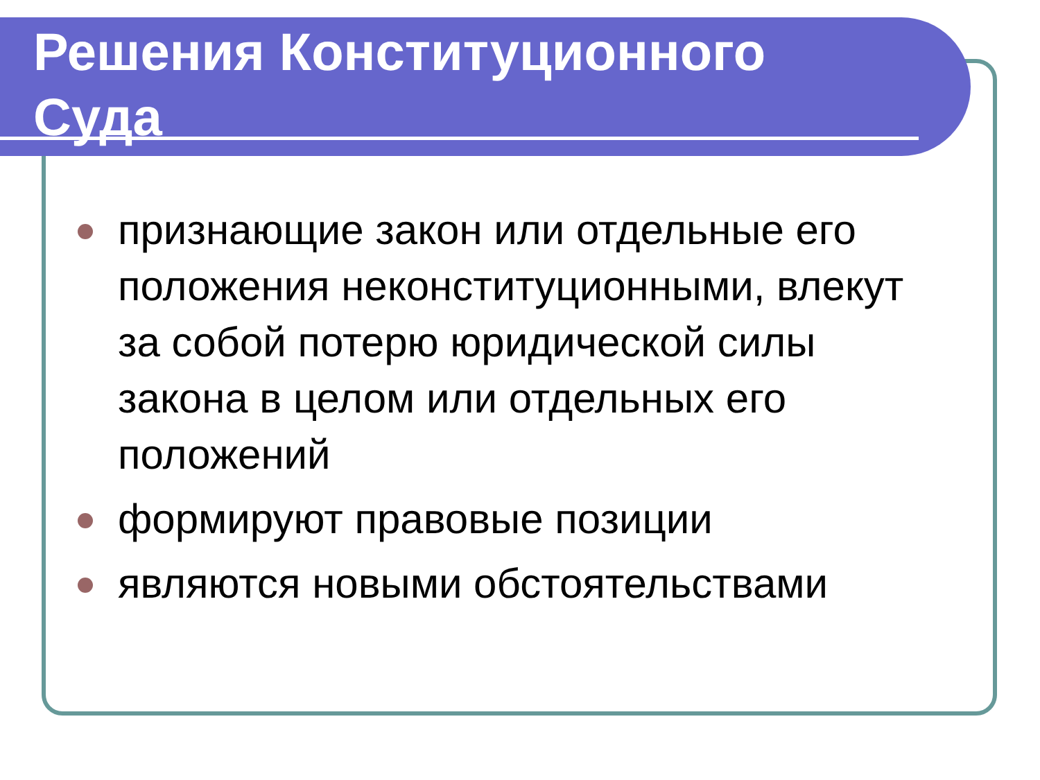Решения Конституционного
Суда
признающие закон или отдельные его положения неконституционными, влекут за собой потерю юридической силы закона в целом или отдельных его положений
формируют правовые позиции
являются новыми обстоятельствами